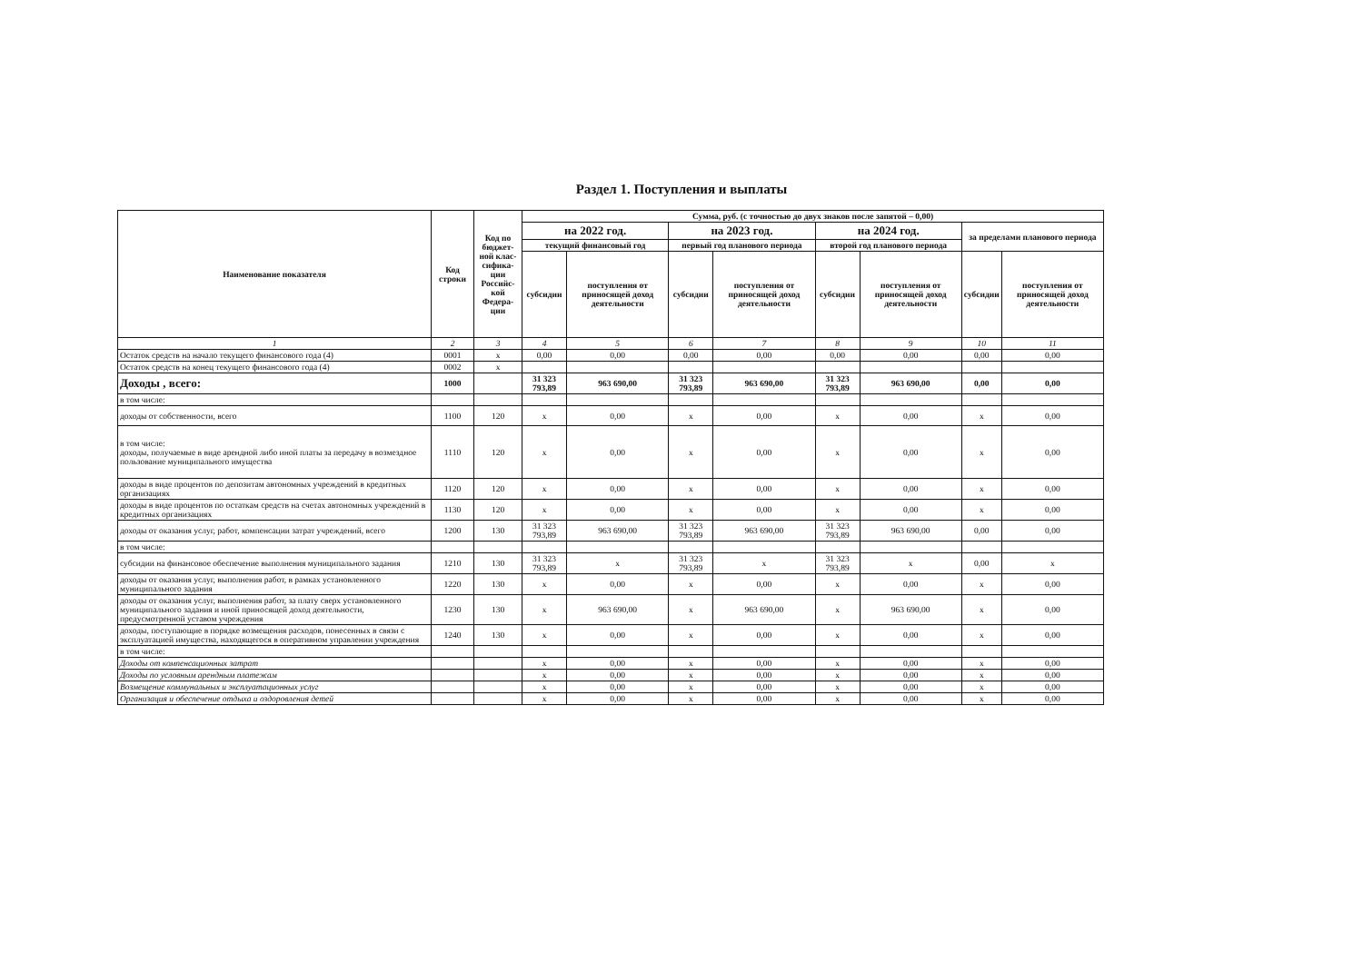Раздел 1. Поступления и выплаты
| Наименование показателя | Код строки | Код по бюджет-ной клас-сифика-ции Российс-кой Федера-ции | Сумма, руб. (с точностью до двух знаков после запятой – 0,00) | | | | | | | |
| --- | --- | --- | --- | --- | --- | --- | --- | --- | --- | --- |
| | | | на 2022 год. | | на 2023 год. | | на 2024 год. | | за пределами планового периода | |
| | | | текущий финансовый год | | первый год планового периода | | второй год планового периода | | | |
| | | | субсидии | поступления от приносящей доход деятельности | субсидии | поступления от приносящей доход деятельности | субсидии | поступления от приносящей доход деятельности | субсидии | поступления от приносящей доход деятельности |
| 1 | 2 | 3 | 4 | 5 | 6 | 7 | 8 | 9 | 10 | 11 |
| Остаток средств на начало текущего финансового года (4) | 0001 | x | 0,00 | 0,00 | 0,00 | 0,00 | 0,00 | 0,00 | 0,00 | 0,00 |
| Остаток средств на конец текущего финансового года (4) | 0002 | x | | | | | | | | |
| Доходы , всего: | 1000 | | 31 323 793,89 | 963 690,00 | 31 323 793,89 | 963 690,00 | 31 323 793,89 | 963 690,00 | 0,00 | 0,00 |
| в том числе: | | | | | | | | | | |
| доходы от собственности, всего | 1100 | 120 | x | 0,00 | x | 0,00 | x | 0,00 | x | 0,00 |
| в том числе: доходы, получаемые в виде арендной либо иной платы за передачу в возмездное пользование муниципального имущества | 1110 | 120 | x | 0,00 | x | 0,00 | x | 0,00 | x | 0,00 |
| доходы в виде процентов по депозитам автономных учреждений в кредитных организациях | 1120 | 120 | x | 0,00 | x | 0,00 | x | 0,00 | x | 0,00 |
| доходы в виде процентов по остаткам средств на счетах автономных учреждений в кредитных организациях | 1130 | 120 | x | 0,00 | x | 0,00 | x | 0,00 | x | 0,00 |
| доходы от оказания услуг, работ, компенсации затрат учреждений, всего | 1200 | 130 | 31 323 793,89 | 963 690,00 | 31 323 793,89 | 963 690,00 | 31 323 793,89 | 963 690,00 | 0,00 | 0,00 |
| в том числе: | | | | | | | | | | |
| субсидии на финансовое обеспечение выполнения муниципального задания | 1210 | 130 | 31 323 793,89 | x | 31 323 793,89 | x | 31 323 793,89 | x | 0,00 | x |
| доходы от оказания услуг, выполнения работ, в рамках установленного муниципального задания | 1220 | 130 | x | 0,00 | x | 0,00 | x | 0,00 | x | 0,00 |
| доходы от оказания услуг, выполнения работ, за плату сверх установленного муниципального задания и иной приносящей доход деятельности, предусмотренной уставом учреждения | 1230 | 130 | x | 963 690,00 | x | 963 690,00 | x | 963 690,00 | x | 0,00 |
| доходы, поступающие в порядке возмещения расходов, понесенных в связи с эксплуатацией имущества, находящегося в оперативном управлении учреждения | 1240 | 130 | x | 0,00 | x | 0,00 | x | 0,00 | x | 0,00 |
| в том числе: | | | | | | | | | | |
| Доходы от компенсационных затрат | | | x | 0,00 | x | 0,00 | x | 0,00 | x | 0,00 |
| Доходы по условным арендным платежам | | | x | 0,00 | x | 0,00 | x | 0,00 | x | 0,00 |
| Возмещение коммунальных и эксплуатационных услуг | | | x | 0,00 | x | 0,00 | x | 0,00 | x | 0,00 |
| Организация и обеспечение отдыха и оздоровления детей | | | x | 0,00 | x | 0,00 | x | 0,00 | x | 0,00 |